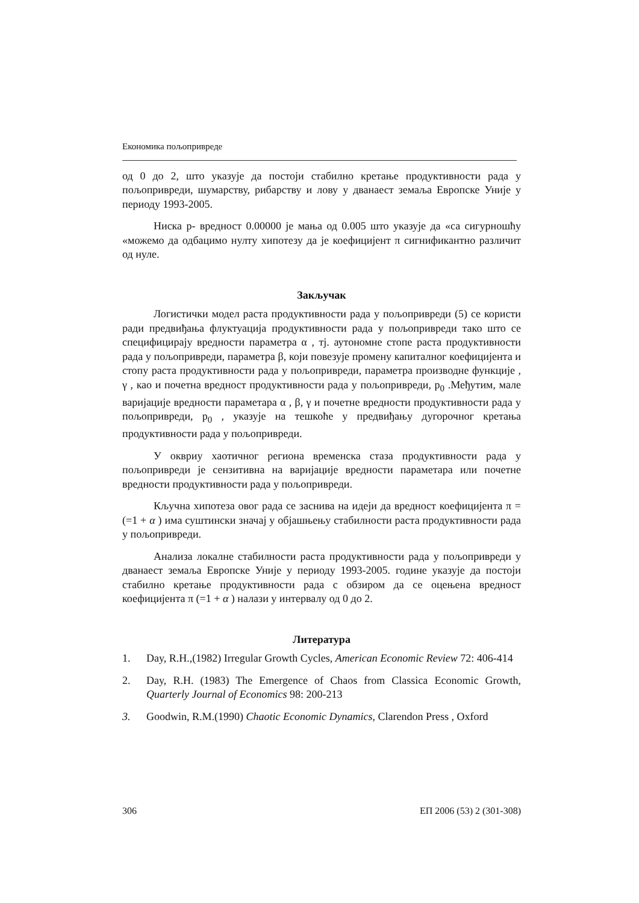Економика пољопривреде
од 0 до 2, што указује да постоји стабилно кретање продуктивности рада у пољопривреди, шумарству, рибарству и лову у дванаест земаља Европске Уније у периоду 1993-2005.
Ниска p- вредност 0.00000 је мања од 0.005 што указује да «са сигурношћу «можемо да одбацимо нулту хипотезу да је коефицијент π сигнификантно различит од нуле.
Закључак
Логистички модел раста продуктивности рада у пољопривреди (5) се користи ради предвиђања флуктуација продуктивности рада у пољопривреди тако што се специфицирају вредности параметра α , тј. аутономне стопе раста продуктивности рада у пољопривреди, параметра β, који повезује промену капиталног коефицијента и стопу раста продуктивности рада у пољопривреди, параметра производне функције , γ , као и почетна вредност продуктивности рада у пољопривреди, p<sub>0</sub> .Међутим, мале варијације вредности параметара α , β, γ и почетне вредности продуктивности рада у пољопривреди, p<sub>0</sub> , указује на тешкоће у предвиђању дугорочног кретања продуктивности рада у пољопривреди.
У оквриу хаотичног региона временска стаза продуктивности рада у пољопривреди је сензитивна на варијације вредности параметара или почетне вредности продуктивности рада у пољопривреди.
Кључна хипотеза овог рада се заснива на идеји да вредност коефицијента π = (=1 + α ) има суштински значај у објашњењу стабилности раста продуктивности рада у пољопривреди.
Анализа локалне стабилности раста продуктивности рада у пољопривреди у дванаест земаља Европске Уније у периоду 1993-2005. године указује да постоји стабилно кретање продуктивности рада с обзиром да се оцењена вредност коефицијента π (=1 + α ) налази у интервалу од 0 до 2.
Литература
1. Day, R.H.,(1982) Irregular Growth Cycles, American Economic Review 72: 406-414
2. Day, R.H. (1983) The Emergence of Chaos from Classica Economic Growth, Quarterly Journal of Economics 98: 200-213
3. Goodwin, R.M.(1990) Chaotic Economic Dynamics, Clarendon Press , Oxford
306 ЕП 2006 (53) 2 (301-308)